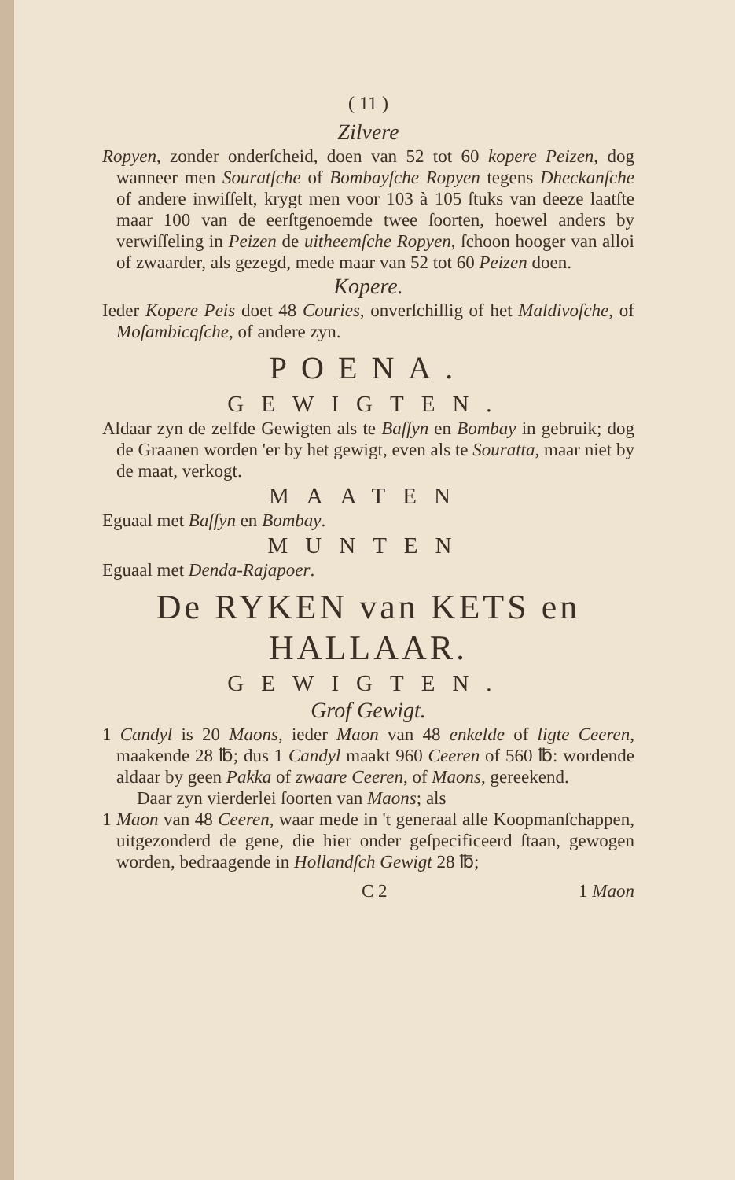( 11 )
Zilvere
Ropyen, zonder onderſcheid, doen van 52 tot 60 kopere Peizen, dog wanneer men Souratſche of Bombayſche Ropyen tegens Dheckanſche of andere inwiſſelt, krygt men voor 103 à 105 ſtuks van deeze laatſte maar 100 van de eerſtgenoemde twee ſoorten, hoewel anders by verwiſſeling in Peizen de uitheemſche Ropyen, ſchoon hooger van alloi of zwaarder, als gezegd, mede maar van 52 tot 60 Peizen doen.
Kopere.
Ieder Kopere Peis doet 48 Couries, onverſchillig of het Maldivoſche, of Moſambicqſche, of andere zyn.
POENA.
GEWIGTEN.
Aldaar zyn de zelfde Gewigten als te Baſſyn en Bombay in gebruik; dog de Graanen worden 'er by het gewigt, even als te Souratta, maar niet by de maat, verkogt.
MAATEN
Eguaal met Baſſyn en Bombay.
MUNTEN
Eguaal met Denda-Rajapoer.
De RYKEN van KETS en HALLAAR.
GEWIGTEN.
Grof Gewigt.
1 Candyl is 20 Maons, ieder Maon van 48 enkelde of ligte Ceeren, maakende 28 ℔; dus 1 Candyl maakt 960 Ceeren of 560 ℔: wordende aldaar by geen Pakka of zwaare Ceeren, of Maons, gereekend.
Daar zyn vierderlei ſoorten van Maons; als
1 Maon van 48 Ceeren, waar mede in 't generaal alle Koopmanſchappen, uitgezonderd de gene, die hier onder geſpecificeerd ſtaan, gewogen worden, bedraagende in Hollandſch Gewigt 28 ℔;
C 2 1 Maon